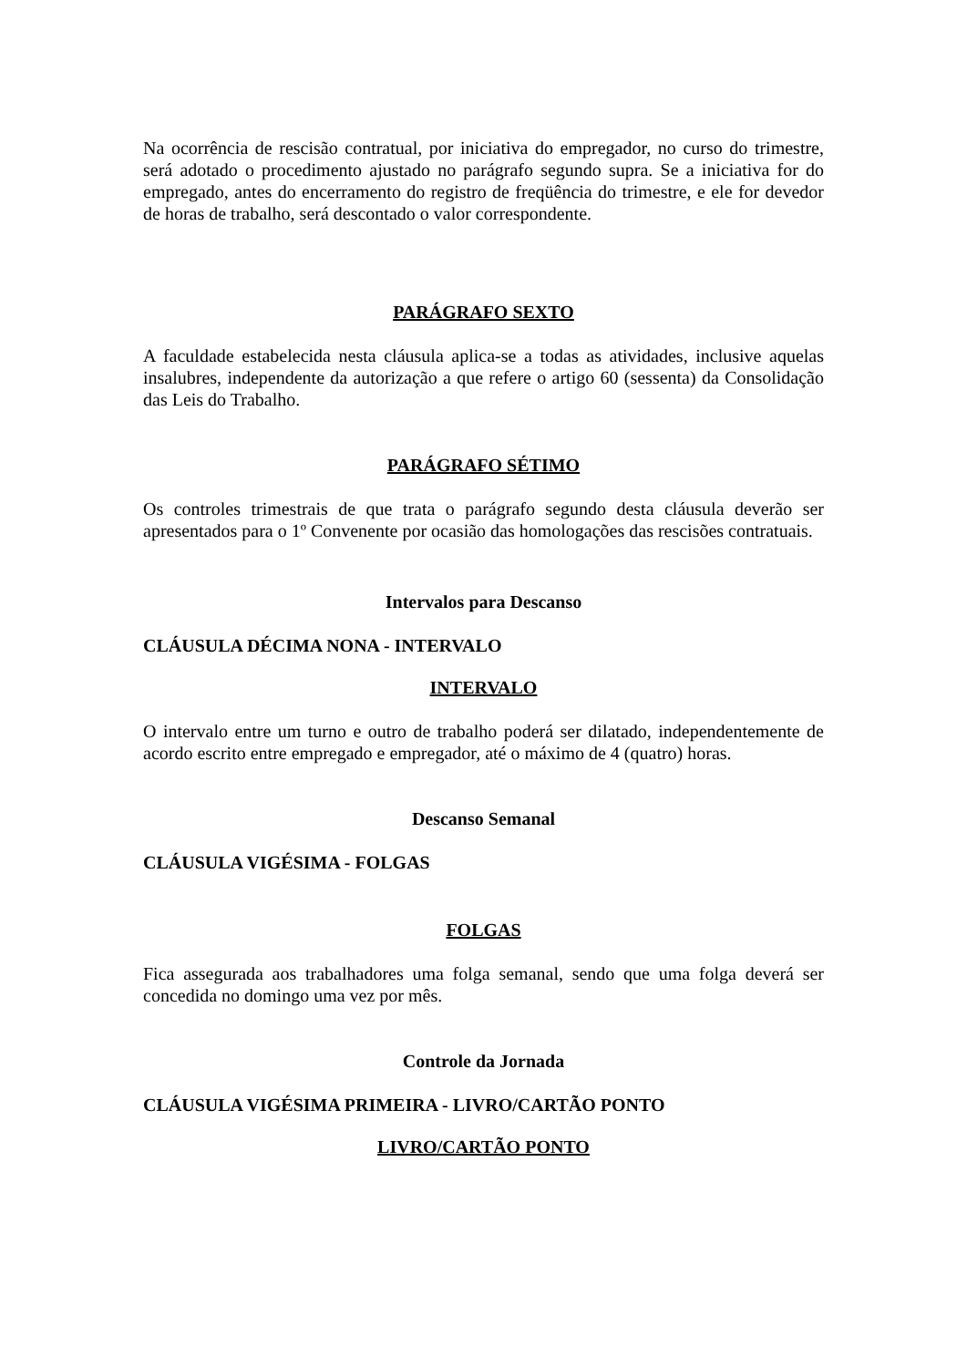Na ocorrência de rescisão contratual, por iniciativa do empregador, no curso do trimestre, será adotado o procedimento ajustado no parágrafo segundo supra. Se a iniciativa for do empregado, antes do encerramento do registro de freqüência do trimestre, e ele for devedor de horas de trabalho, será descontado o valor correspondente.
PARÁGRAFO SEXTO
A faculdade estabelecida nesta cláusula aplica-se a todas as atividades, inclusive aquelas insalubres, independente da autorização a que refere o artigo 60 (sessenta) da Consolidação das Leis do Trabalho.
PARÁGRAFO SÉTIMO
Os controles trimestrais de que trata o parágrafo segundo desta cláusula deverão ser apresentados para o 1º Convenente por ocasião das homologações das rescisões contratuais.
Intervalos para Descanso
CLÁUSULA DÉCIMA NONA - INTERVALO
INTERVALO
O intervalo entre um turno e outro de trabalho poderá ser dilatado, independentemente de acordo escrito entre empregado e empregador, até o máximo de 4 (quatro) horas.
Descanso Semanal
CLÁUSULA VIGÉSIMA - FOLGAS
FOLGAS
Fica assegurada aos trabalhadores uma folga semanal, sendo que uma folga deverá ser concedida no domingo uma vez por mês.
Controle da Jornada
CLÁUSULA VIGÉSIMA PRIMEIRA - LIVRO/CARTÃO PONTO
LIVRO/CARTÃO PONTO